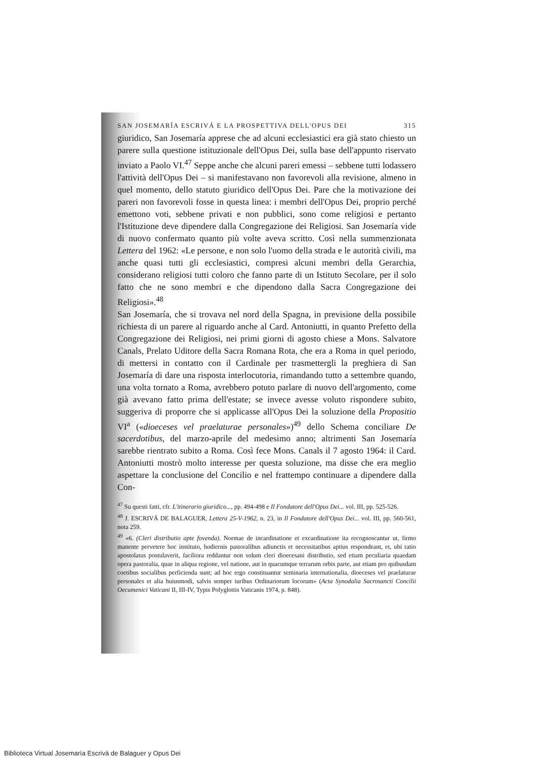SAN JOSEMARÍA ESCRIVÁ E LA PROSPETTIVA DELL'OPUS DEI 315
giuridico, San Josemaría apprese che ad alcuni ecclesiastici era già stato chiesto un parere sulla questione istituzionale dell'Opus Dei, sulla base dell'appunto riservato inviato a Paolo VI.<sup>47</sup> Seppe anche che alcuni pareri emessi – sebbene tutti lodassero l'attività dell'Opus Dei – si manifestavano non favorevoli alla revisione, almeno in quel momento, dello statuto giuridico dell'Opus Dei. Pare che la motivazione dei pareri non favorevoli fosse in questa linea: i membri dell'Opus Dei, proprio perché emettono voti, sebbene privati e non pubblici, sono come religiosi e pertanto l'Istituzione deve dipendere dalla Congregazione dei Religiosi. San Josemaría vide di nuovo confermato quanto più volte aveva scritto. Così nella summenzionata Lettera del 1962: «Le persone, e non solo l'uomo della strada e le autorità civili, ma anche quasi tutti gli ecclesiastici, compresi alcuni membri della Gerarchia, considerano religiosi tutti coloro che fanno parte di un Istituto Secolare, per il solo fatto che ne sono membri e che dipendono dalla Sacra Congregazione dei Religiosi».<sup>48</sup>
San Josemaría, che si trovava nel nord della Spagna, in previsione della possibile richiesta di un parere al riguardo anche al Card. Antoniutti, in quanto Prefetto della Congregazione dei Religiosi, nei primi giorni di agosto chiese a Mons. Salvatore Canals, Prelato Uditore della Sacra Romana Rota, che era a Roma in quel periodo, di mettersi in contatto con il Cardinale per trasmettergli la preghiera di San Josemaría di dare una risposta interlocutoria, rimandando tutto a settembre quando, una volta tornato a Roma, avrebbero potuto parlare di nuovo dell'argomento, come già avevano fatto prima dell'estate; se invece avesse voluto rispondere subito, suggeriva di proporre che si applicasse all'Opus Dei la soluzione della Propositio VI<sup>a</sup> («dioeceses vel praelaturae personales»)<sup>49</sup> dello Schema conciliare De sacerdotibus, del marzo-aprile del medesimo anno; altrimenti San Josemaría sarebbe rientrato subito a Roma. Così fece Mons. Canals il 7 agosto 1964: il Card. Antoniutti mostrò molto interesse per questa soluzione, ma disse che era meglio aspettare la conclusione del Concilio e nel frattempo continuare a dipendere dalla Con-
<sup>47</sup> Su questi fatti, cfr. L'itinerario giuridico..., pp. 494-498 e Il Fondatore dell'Opus Dei... vol. III, pp. 525-526.
<sup>48</sup> J. ESCRIVÁ DE BALAGUER, Lettera 25-V-1962, n. 23, in Il Fondatore dell'Opus Dei... vol. III, pp. 560-561, nota 259.
<sup>49</sup> «6. (Cleri distributio apte fovenda). Normae de incardinatione et excardinatione ita recognoscantur ut, firmo manente pervetere hoc instituto, hodiernis pastoralibus adiunctis et necessitatibus aptius respondeant, et, ubi ratio apostolatus postulaverit, faciliora reddantur non solum cleri dioecesani distributio, sed etiam peculiaria quaedam opera pastoralia, quae in aliqua regione, vel natione, aut in quacumque terrarum orbis parte, aut etiam pro quibusdam coetibus socialibus perficienda sunt; ad hoc ergo constituantur seminaria internationalia, dioeceses vel praelaturae personales et alia huiusmodi, salvis semper iuribus Ordinariorum locorum» (Acta Synodalia Sacrosancti Concilii Oecumenici Vaticani II, III-IV, Typis Polyglottis Vaticanis 1974, p. 848).
Biblioteca Virtual Josemaría Escrivá de Balaguer y Opus Dei